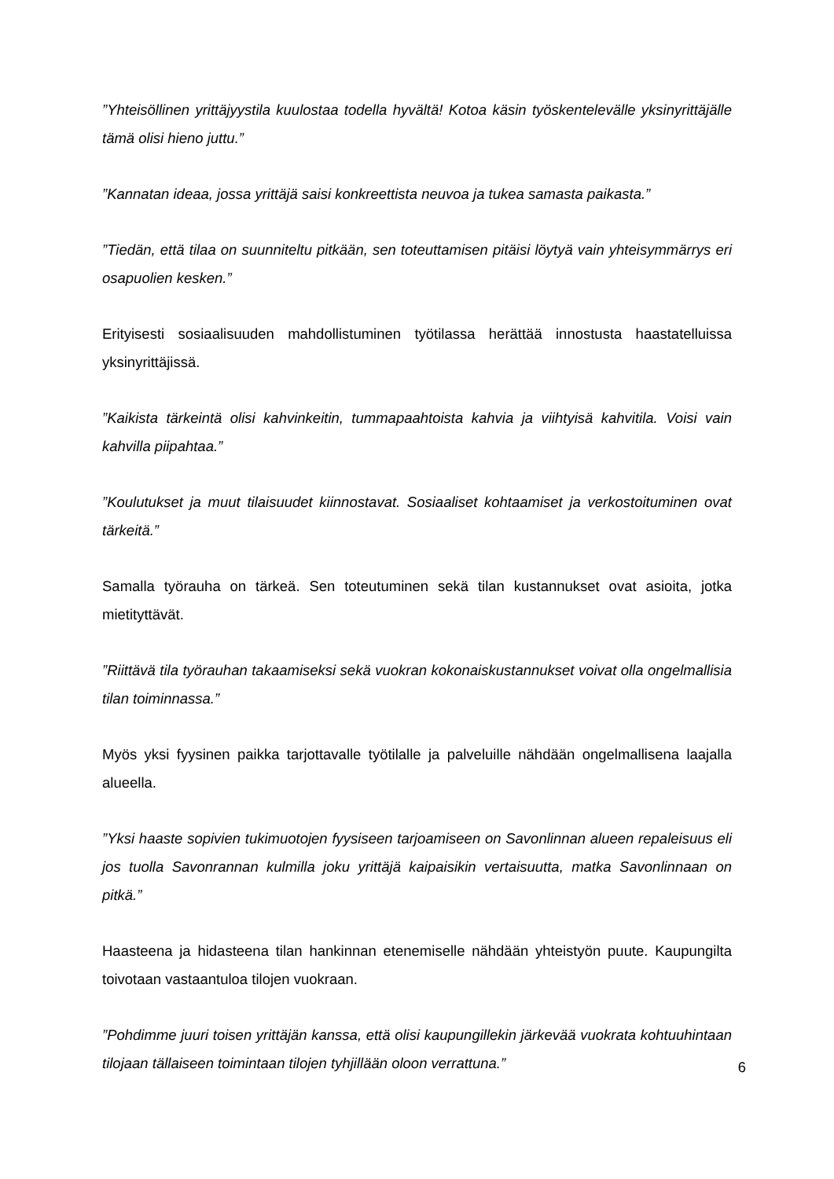”Yhteisöllinen yrittäjyystila kuulostaa todella hyvältä! Kotoa käsin työskentelevälle yksinyrittäjälle tämä olisi hieno juttu.”
”Kannatan ideaa, jossa yrittäjä saisi konkreettista neuvoa ja tukea samasta paikasta.”
”Tiedän, että tilaa on suunniteltu pitkään, sen toteuttamisen pitäisi löytyä vain yhteisymmärrys eri osapuolien kesken.”
Erityisesti sosiaalisuuden mahdollistuminen työtilassa herättää innostusta haastatelluissa yksinyrittäjissä.
”Kaikista tärkeintä olisi kahvinkeitin, tummapaahtoista kahvia ja viihtyisä kahvitila. Voisi vain kahvilla piipahtaa.”
”Koulutukset ja muut tilaisuudet kiinnostavat. Sosiaaliset kohtaamiset ja verkostoituminen ovat tärkeitä.”
Samalla työrauha on tärkeä. Sen toteutuminen sekä tilan kustannukset ovat asioita, jotka mietityttävät.
”Riittävä tila työrauhan takaamiseksi sekä vuokran kokonaiskustannukset voivat olla ongelmallisia tilan toiminnassa.”
Myös yksi fyysinen paikka tarjottavalle työtilalle ja palveluille nähdään ongelmallisena laajalla alueella.
”Yksi haaste sopivien tukimuotojen fyysiseen tarjoamiseen on Savonlinnan alueen repaleisuus eli jos tuolla Savonrannan kulmilla joku yrittäjä kaipaisikin vertaisuutta, matka Savonlinnaan on pitkä.”
Haasteena ja hidasteena tilan hankinnan etenemiselle nähdään yhteistyön puute. Kaupungilta toivotaan vastaantuloa tilojen vuokraan.
”Pohdimme juuri toisen yrittäjän kanssa, että olisi kaupungillekin järkevää vuokrata kohtuuhintaan tilojaan tällaiseen toimintaan tilojen tyhjillään oloon verrattuna.”
6